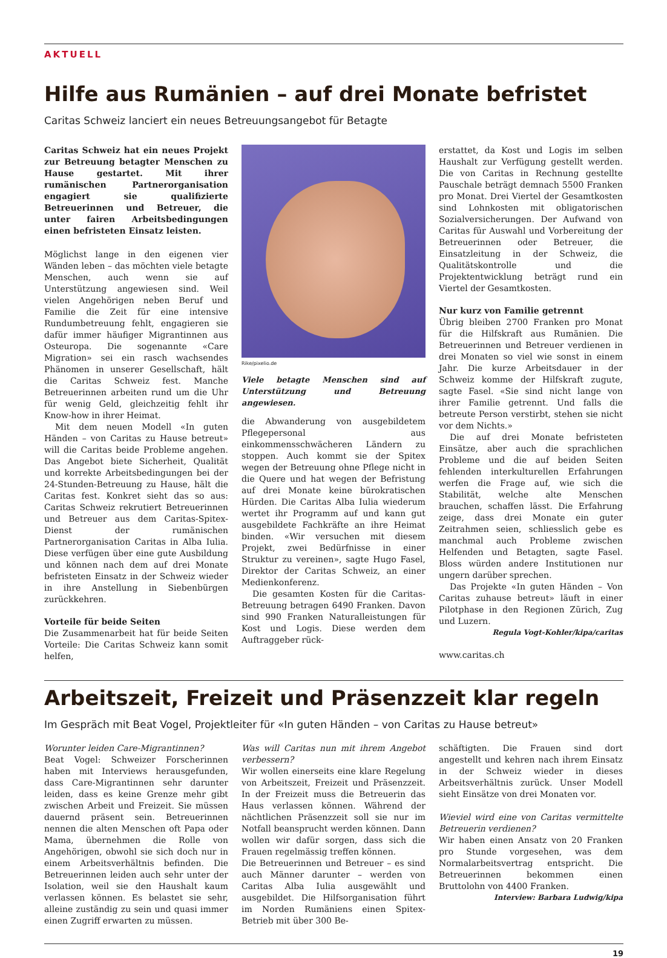AKTUELL
Hilfe aus Rumänien – auf drei Monate befristet
Caritas Schweiz lanciert ein neues Betreuungsangebot für Betagte
Caritas Schweiz hat ein neues Projekt zur Betreuung betagter Menschen zu Hause gestartet. Mit ihrer rumänischen Partnerorganisation engagiert sie qualifizierte Betreuerinnen und Betreuer, die unter fairen Arbeitsbedingungen einen befristeten Einsatz leisten.
Möglichst lange in den eigenen vier Wänden leben – das möchten viele betagte Menschen, auch wenn sie auf Unterstützung angewiesen sind. Weil vielen Angehörigen neben Beruf und Familie die Zeit für eine intensive Rundumbetreuung fehlt, engagieren sie dafür immer häufiger Migrantinnen aus Osteuropa. Die sogenannte «Care Migration» sei ein rasch wachsendes Phänomen in unserer Gesellschaft, hält die Caritas Schweiz fest. Manche Betreuerinnen arbeiten rund um die Uhr für wenig Geld, gleichzeitig fehlt ihr Know-how in ihrer Heimat.
Mit dem neuen Modell «In guten Händen – von Caritas zu Hause betreut» will die Caritas beide Probleme angehen. Das Angebot biete Sicherheit, Qualität und korrekte Arbeitsbedingungen bei der 24-Stunden-Betreuung zu Hause, hält die Caritas fest. Konkret sieht das so aus: Caritas Schweiz rekrutiert Betreuerinnen und Betreuer aus dem Caritas-Spitex-Dienst der rumänischen Partnerorganisation Caritas in Alba Iulia. Diese verfügen über eine gute Ausbildung und können nach dem auf drei Monate befristeten Einsatz in der Schweiz wieder in ihre Anstellung in Siebenbürgen zurückkehren.
Vorteile für beide Seiten
Die Zusammenarbeit hat für beide Seiten Vorteile: Die Caritas Schweiz kann somit helfen,
Rike/pixelio.de
Viele betagte Menschen sind auf Unterstützung und Betreuung angewiesen.
die Abwanderung von ausgebildetem Pflegepersonal aus einkommensschwächeren Ländern zu stoppen. Auch kommt sie der Spitex wegen der Betreuung ohne Pflege nicht in die Quere und hat wegen der Befristung auf drei Monate keine bürokratischen Hürden. Die Caritas Alba Iulia wiederum wertet ihr Programm auf und kann gut ausgebildete Fachkräfte an ihre Heimat binden. «Wir versuchen mit diesem Projekt, zwei Bedürfnisse in einer Struktur zu vereinen», sagte Hugo Fasel, Direktor der Caritas Schweiz, an einer Medienkonferenz.
Die gesamten Kosten für die Caritas-Betreuung betragen 6490 Franken. Davon sind 990 Franken Naturalleistungen für Kost und Logis. Diese werden dem Auftraggeber rück-
erstattet, da Kost und Logis im selben Haushalt zur Verfügung gestellt werden. Die von Caritas in Rechnung gestellte Pauschale beträgt demnach 5500 Franken pro Monat. Drei Viertel der Gesamtkosten sind Lohnkosten mit obligatorischen Sozialversicherungen. Der Aufwand von Caritas für Auswahl und Vorbereitung der Betreuerinnen oder Betreuer, die Einsatzleitung in der Schweiz, die Qualitätskontrolle und die Projektentwicklung beträgt rund ein Viertel der Gesamtkosten.
Nur kurz von Familie getrennt
Übrig bleiben 2700 Franken pro Monat für die Hilfskraft aus Rumänien. Die Betreuerinnen und Betreuer verdienen in drei Monaten so viel wie sonst in einem Jahr. Die kurze Arbeitsdauer in der Schweiz komme der Hilfskraft zugute, sagte Fasel. «Sie sind nicht lange von ihrer Familie getrennt. Und falls die betreute Person verstirbt, stehen sie nicht vor dem Nichts.»
Die auf drei Monate befristeten Einsätze, aber auch die sprachlichen Probleme und die auf beiden Seiten fehlenden interkulturellen Erfahrungen werfen die Frage auf, wie sich die Stabilität, welche alte Menschen brauchen, schaffen lässt. Die Erfahrung zeige, dass drei Monate ein guter Zeitrahmen seien, schliesslich gebe es manchmal auch Probleme zwischen Helfenden und Betagten, sagte Fasel. Bloss würden andere Institutionen nur ungern darüber sprechen.
Das Projekte «In guten Händen – Von Caritas zuhause betreut» läuft in einer Pilotphase in den Regionen Zürich, Zug und Luzern.
Regula Vogt-Kohler/kipa/caritas
www.caritas.ch
Arbeitszeit, Freizeit und Präsenzzeit klar regeln
Im Gespräch mit Beat Vogel, Projektleiter für «In guten Händen – von Caritas zu Hause betreut»
Worunter leiden Care-Migrantinnen?
Beat Vogel: Schweizer Forscherinnen haben mit Interviews herausgefunden, dass Care-Migrantinnen sehr darunter leiden, dass es keine Grenze mehr gibt zwischen Arbeit und Freizeit. Sie müssen dauernd präsent sein. Betreuerinnen nennen die alten Menschen oft Papa oder Mama, übernehmen die Rolle von Angehörigen, obwohl sie sich doch nur in einem Arbeitsverhältnis befinden. Die Betreuerinnen leiden auch sehr unter der Isolation, weil sie den Haushalt kaum verlassen können. Es belastet sie sehr, alleine zuständig zu sein und quasi immer einen Zugriff erwarten zu müssen.
Was will Caritas nun mit ihrem Angebot verbessern?
Wir wollen einerseits eine klare Regelung von Arbeitszeit, Freizeit und Präsenzzeit. In der Freizeit muss die Betreuerin das Haus verlassen können. Während der nächtlichen Präsenzzeit soll sie nur im Notfall beansprucht werden können. Dann wollen wir dafür sorgen, dass sich die Frauen regelmässig treffen können.
Die Betreuerinnen und Betreuer – es sind auch Männer darunter – werden von Caritas Alba Iulia ausgewählt und ausgebildet. Die Hilfsorganisation führt im Norden Rumäniens einen Spitex-Betrieb mit über 300 Be-
schäftigten. Die Frauen sind dort angestellt und kehren nach ihrem Einsatz in der Schweiz wieder in dieses Arbeitsverhältnis zurück. Unser Modell sieht Einsätze von drei Monaten vor.
Wieviel wird eine von Caritas vermittelte Betreuerin verdienen?
Wir haben einen Ansatz von 20 Franken pro Stunde vorgesehen, was dem Normalarbeitsvertrag entspricht. Die Betreuerinnen bekommen einen Bruttolohn von 4400 Franken.
Interview: Barbara Ludwig/kipa
19